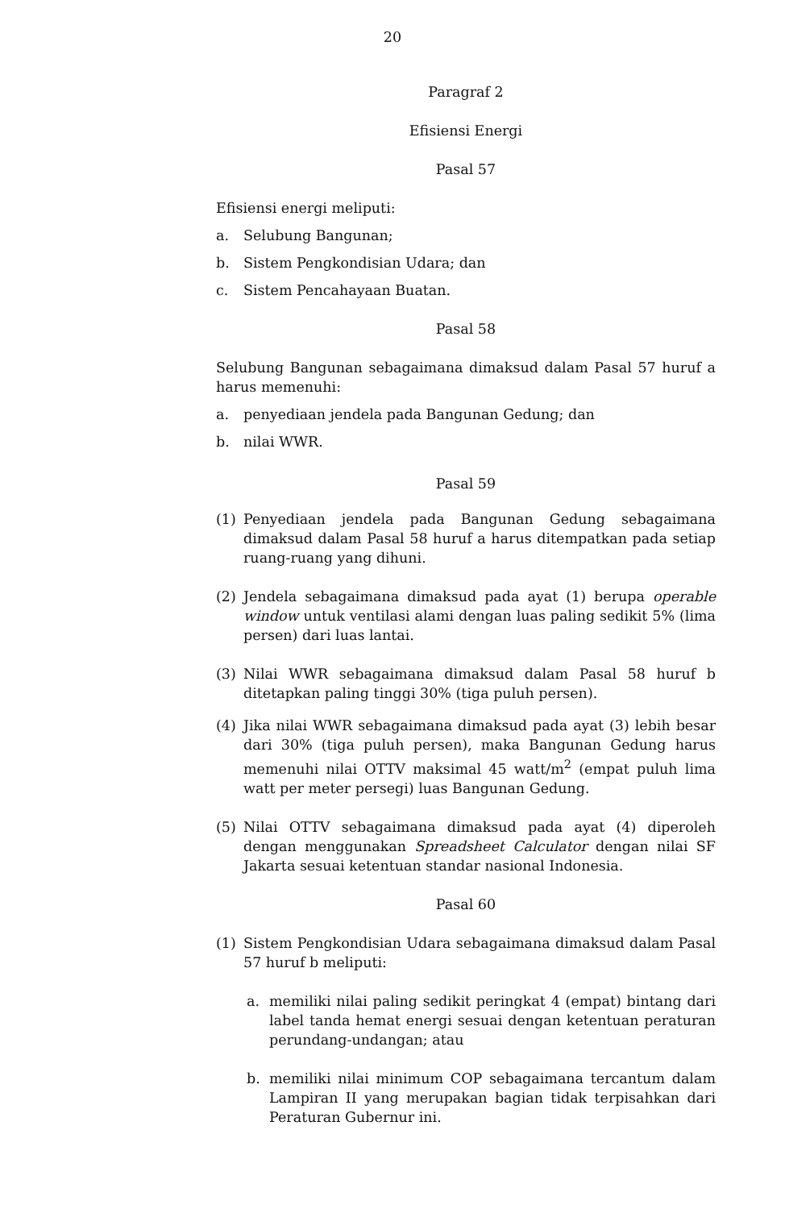20
Paragraf 2
Efisiensi Energi
Pasal 57
Efisiensi energi meliputi:
a. Selubung Bangunan;
b. Sistem Pengkondisian Udara; dan
c. Sistem Pencahayaan Buatan.
Pasal 58
Selubung Bangunan sebagaimana dimaksud dalam Pasal 57 huruf a harus memenuhi:
a. penyediaan jendela pada Bangunan Gedung; dan
b. nilai WWR.
Pasal 59
(1) Penyediaan jendela pada Bangunan Gedung sebagaimana dimaksud dalam Pasal 58 huruf a harus ditempatkan pada setiap ruang-ruang yang dihuni.
(2) Jendela sebagaimana dimaksud pada ayat (1) berupa operable window untuk ventilasi alami dengan luas paling sedikit 5% (lima persen) dari luas lantai.
(3) Nilai WWR sebagaimana dimaksud dalam Pasal 58 huruf b ditetapkan paling tinggi 30% (tiga puluh persen).
(4) Jika nilai WWR sebagaimana dimaksud pada ayat (3) lebih besar dari 30% (tiga puluh persen), maka Bangunan Gedung harus memenuhi nilai OTTV maksimal 45 watt/m<sup>2</sup> (empat puluh lima watt per meter persegi) luas Bangunan Gedung.
(5) Nilai OTTV sebagaimana dimaksud pada ayat (4) diperoleh dengan menggunakan Spreadsheet Calculator dengan nilai SF Jakarta sesuai ketentuan standar nasional Indonesia.
Pasal 60
(1) Sistem Pengkondisian Udara sebagaimana dimaksud dalam Pasal 57 huruf b meliputi:
a. memiliki nilai paling sedikit peringkat 4 (empat) bintang dari label tanda hemat energi sesuai dengan ketentuan peraturan perundang-undangan; atau
b. memiliki nilai minimum COP sebagaimana tercantum dalam Lampiran II yang merupakan bagian tidak terpisahkan dari Peraturan Gubernur ini.